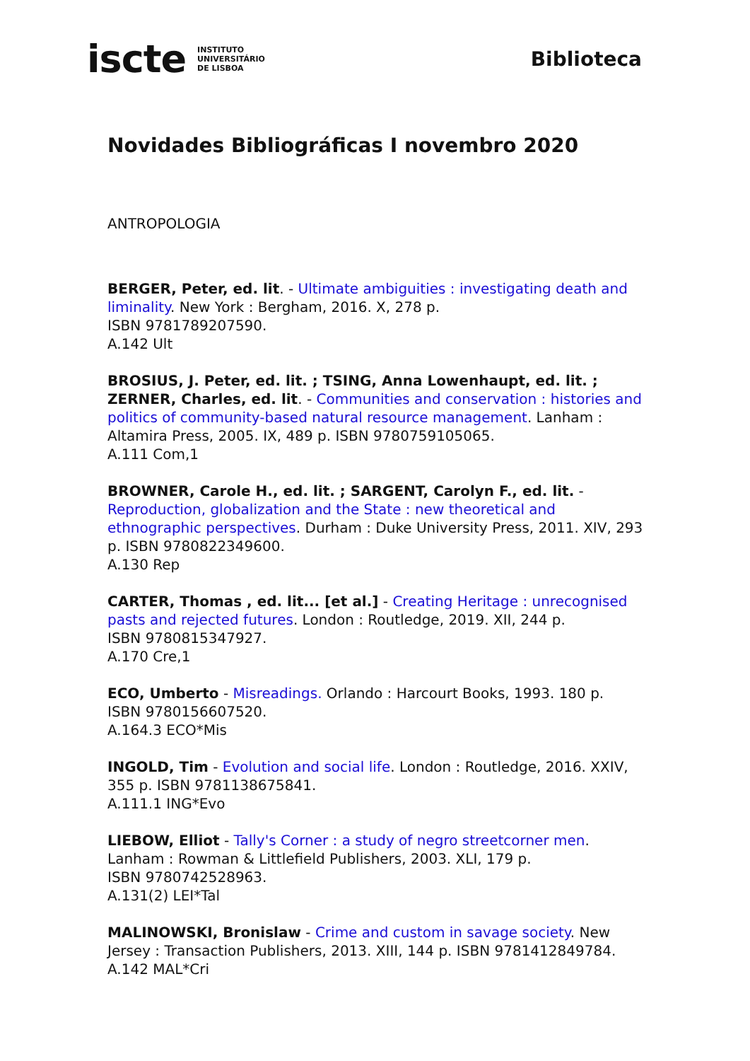iscte INSTITUTO
UNIVERSITÁRIO
DE LISBOA
Biblioteca
Novidades Bibliográficas I novembro 2020
ANTROPOLOGIA
BERGER, Peter, ed. lit. - Ultimate ambiguities : investigating death and liminality. New York : Bergham, 2016. X, 278 p.
ISBN 9781789207590.
A.142 Ult
BROSIUS, J. Peter, ed. lit. ; TSING, Anna Lowenhaupt, ed. lit. ; ZERNER, Charles, ed. lit. - Communities and conservation : histories and politics of community-based natural resource management. Lanham : Altamira Press, 2005. IX, 489 p. ISBN 9780759105065.
A.111 Com,1
BROWNER, Carole H., ed. lit. ; SARGENT, Carolyn F., ed. lit. - Reproduction, globalization and the State : new theoretical and ethnographic perspectives. Durham : Duke University Press, 2011. XIV, 293 p. ISBN 9780822349600.
A.130 Rep
CARTER, Thomas , ed. lit... [et al.] - Creating Heritage : unrecognised pasts and rejected futures. London : Routledge, 2019. XII, 244 p.
ISBN 9780815347927.
A.170 Cre,1
ECO, Umberto - Misreadings. Orlando : Harcourt Books, 1993. 180 p.
ISBN 9780156607520.
A.164.3 ECO*Mis
INGOLD, Tim - Evolution and social life. London : Routledge, 2016. XXIV, 355 p. ISBN 9781138675841.
A.111.1 ING*Evo
LIEBOW, Elliot - Tally's Corner : a study of negro streetcorner men.
Lanham : Rowman & Littlefield Publishers, 2003. XLI, 179 p.
ISBN 9780742528963.
A.131(2) LEI*Tal
MALINOWSKI, Bronislaw - Crime and custom in savage society. New Jersey : Transaction Publishers, 2013. XIII, 144 p. ISBN 9781412849784.
A.142 MAL*Cri